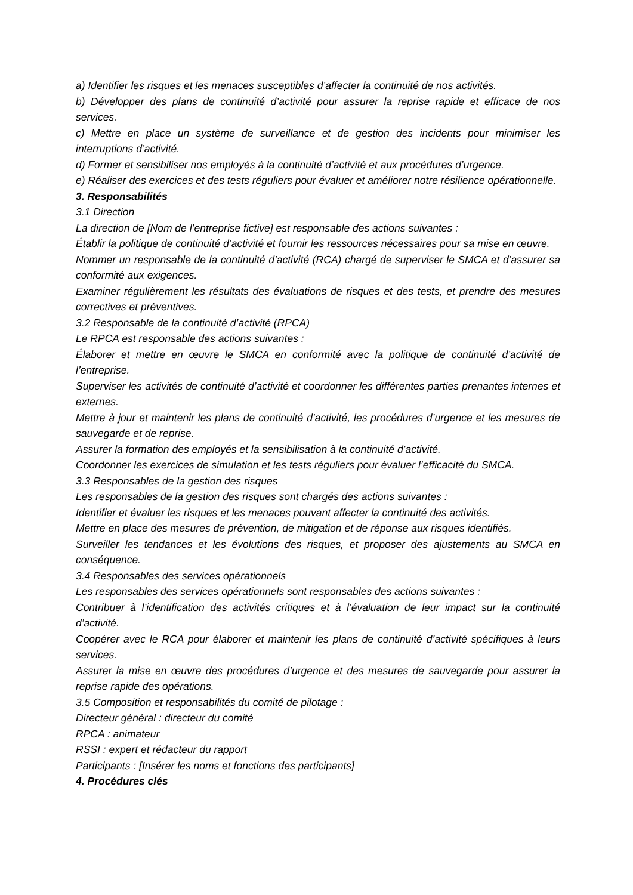a) Identifier les risques et les menaces susceptibles d’affecter la continuité de nos activités.
b) Développer des plans de continuité d’activité pour assurer la reprise rapide et efficace de nos services.
c) Mettre en place un système de surveillance et de gestion des incidents pour minimiser les interruptions d’activité.
d) Former et sensibiliser nos employés à la continuité d’activité et aux procédures d’urgence.
e) Réaliser des exercices et des tests réguliers pour évaluer et améliorer notre résilience opérationnelle.
3. Responsabilités
3.1 Direction
La direction de [Nom de l’entreprise fictive] est responsable des actions suivantes :
Établir la politique de continuité d’activité et fournir les ressources nécessaires pour sa mise en œuvre.
Nommer un responsable de la continuité d’activité (RCA) chargé de superviser le SMCA et d’assurer sa conformité aux exigences.
Examiner régulièrement les résultats des évaluations de risques et des tests, et prendre des mesures correctives et préventives.
3.2 Responsable de la continuité d’activité (RPCA)
Le RPCA est responsable des actions suivantes :
Élaborer et mettre en œuvre le SMCA en conformité avec la politique de continuité d’activité de l’entreprise.
Superviser les activités de continuité d’activité et coordonner les différentes parties prenantes internes et externes.
Mettre à jour et maintenir les plans de continuité d’activité, les procédures d’urgence et les mesures de sauvegarde et de reprise.
Assurer la formation des employés et la sensibilisation à la continuité d’activité.
Coordonner les exercices de simulation et les tests réguliers pour évaluer l’efficacité du SMCA.
3.3 Responsables de la gestion des risques
Les responsables de la gestion des risques sont chargés des actions suivantes :
Identifier et évaluer les risques et les menaces pouvant affecter la continuité des activités.
Mettre en place des mesures de prévention, de mitigation et de réponse aux risques identifiés.
Surveiller les tendances et les évolutions des risques, et proposer des ajustements au SMCA en conséquence.
3.4 Responsables des services opérationnels
Les responsables des services opérationnels sont responsables des actions suivantes :
Contribuer à l’identification des activités critiques et à l’évaluation de leur impact sur la continuité d’activité.
Coopérer avec le RCA pour élaborer et maintenir les plans de continuité d’activité spécifiques à leurs services.
Assurer la mise en œuvre des procédures d’urgence et des mesures de sauvegarde pour assurer la reprise rapide des opérations.
3.5 Composition et responsabilités du comité de pilotage :
Directeur général : directeur du comité
RPCA : animateur
RSSI : expert et rédacteur du rapport
Participants : [Insérer les noms et fonctions des participants]
4. Procédures clés